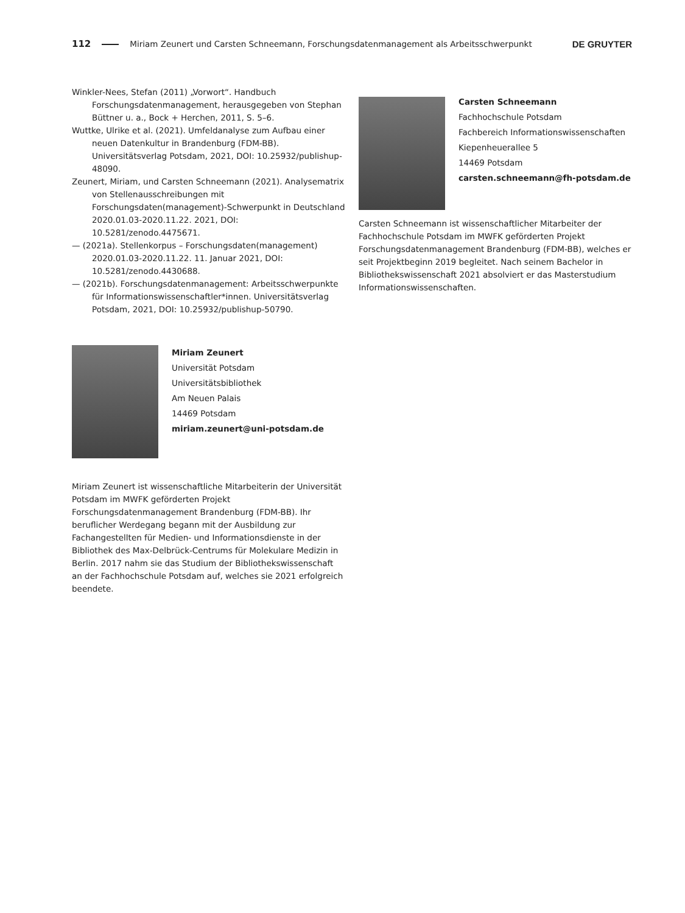112 Miriam Zeunert und Carsten Schneemann, Forschungsdatenmanagement als Arbeitsschwerpunkt DE GRUYTER
Winkler-Nees, Stefan (2011) „Vorwort“. Handbuch Forschungsdatenmanagement, herausgegeben von Stephan Büttner u. a., Bock + Herchen, 2011, S. 5–6.
Wuttke, Ulrike et al. (2021). Umfeldanalyse zum Aufbau einer neuen Datenkultur in Brandenburg (FDM-BB). Universitätsverlag Potsdam, 2021, DOI: 10.25932/publishup-48090.
Zeunert, Miriam, und Carsten Schneemann (2021). Analysematrix von Stellenausschreibungen mit Forschungsdaten(management)-Schwerpunkt in Deutschland 2020.01.03-2020.11.22. 2021, DOI: 10.5281/zenodo.4475671.
— (2021a). Stellenkorpus – Forschungsdaten(management) 2020.01.03-2020.11.22. 11. Januar 2021, DOI: 10.5281/zenodo.4430688.
— (2021b). Forschungsdatenmanagement: Arbeitsschwerpunkte für Informationswissenschaftler*innen. Universitätsverlag Potsdam, 2021, DOI: 10.25932/publishup-50790.
Miriam Zeunert
Universität Potsdam
Universitätsbibliothek
Am Neuen Palais
14469 Potsdam
miriam.zeunert@uni-potsdam.de
Miriam Zeunert ist wissenschaftliche Mitarbeiterin der Universität Potsdam im MWFK geförderten Projekt Forschungsdatenmanagement Brandenburg (FDM-BB). Ihr beruflicher Werdegang begann mit der Ausbildung zur Fachangestellten für Medien- und Informationsdienste in der Bibliothek des Max-Delbrück-Centrums für Molekulare Medizin in Berlin. 2017 nahm sie das Studium der Bibliothekswissenschaft an der Fachhochschule Potsdam auf, welches sie 2021 erfolgreich beendete.
Carsten Schneemann
Fachhochschule Potsdam
Fachbereich Informationswissenschaften
Kiepenheuerallee 5
14469 Potsdam
carsten.schneemann@fh-potsdam.de
Carsten Schneemann ist wissenschaftlicher Mitarbeiter der Fachhochschule Potsdam im MWFK geförderten Projekt Forschungsdatenmanagement Brandenburg (FDM-BB), welches er seit Projektbeginn 2019 begleitet. Nach seinem Bachelor in Bibliothekswissenschaft 2021 absolviert er das Masterstudium Informationswissenschaften.